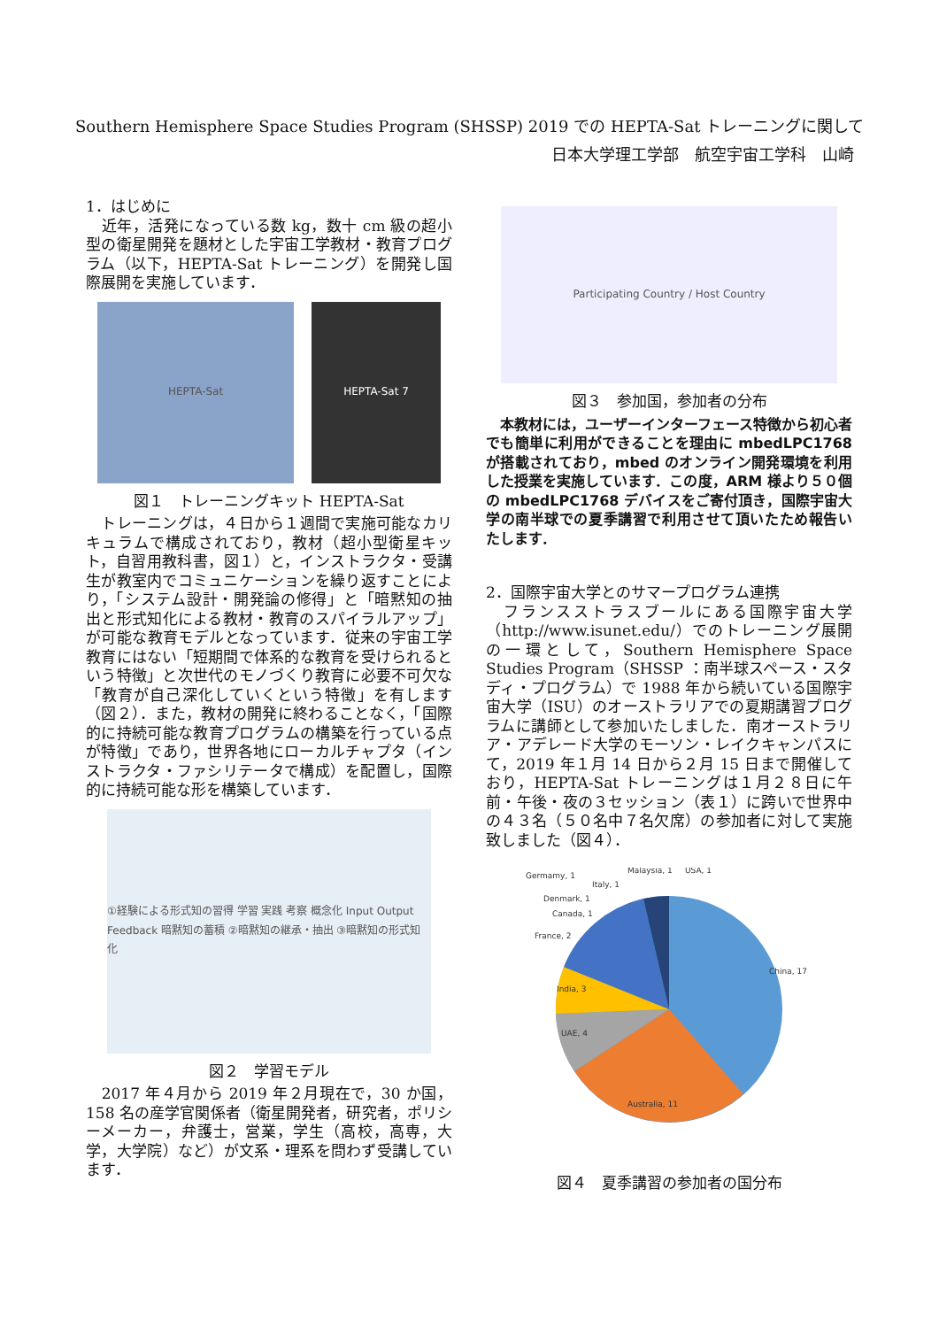Southern Hemisphere Space Studies Program (SHSSP) 2019 での HEPTA-Sat トレーニングに関して
日本大学理工学部　航空宇宙工学科　山崎
1．はじめに
　近年，活発になっている数 kg，数十 cm 級の超小型の衛星開発を題材とした宇宙工学教材・教育プログラム（以下，HEPTA-Sat トレーニング）を開発し国際展開を実施しています．
HEPTA-Sat HEPTA-Sat 7
図１　トレーニングキット HEPTA-Sat
　トレーニングは，４日から１週間で実施可能なカリキュラムで構成されており，教材（超小型衛星キット，自習用教科書，図１）と，インストラクタ・受講生が教室内でコミュニケーションを繰り返すことにより，「システム設計・開発論の修得」と「暗黙知の抽出と形式知化による教材・教育のスパイラルアップ」が可能な教育モデルとなっています．従来の宇宙工学教育にはない「短期間で体系的な教育を受けられるという特徴」と次世代のモノづくり教育に必要不可欠な「教育が自己深化していくという特徴」を有します（図２）．また，教材の開発に終わることなく，「国際的に持続可能な教育プログラムの構築を行っている点が特徴」であり，世界各地にローカルチャプタ（インストラクタ・ファシリテータで構成）を配置し，国際的に持続可能な形を構築しています．
①経験による形式知の習得 学習 実践 考察 概念化 Input Output Feedback 暗黙知の蓄積 ②暗黙知の継承・抽出 ③暗黙知の形式知化
図２　学習モデル
　2017 年４月から 2019 年２月現在で，30 か国，158 名の産学官関係者（衛星開発者，研究者，ポリシーメーカー，弁護士，営業，学生（高校，高専，大学，大学院）など）が文系・理系を問わず受講しています．
Participating Country / Host Country
図３　参加国，参加者の分布
　本教材には，ユーザーインターフェース特徴から初心者でも簡単に利用ができることを理由に mbedLPC1768 が搭載されており，mbed のオンライン開発環境を利用した授業を実施しています．この度，ARM 様より５０個の mbedLPC1768 デバイスをご寄付頂き，国際宇宙大学の南半球での夏季講習で利用させて頂いたため報告いたします．
2．国際宇宙大学とのサマープログラム連携
　フランスストラスブールにある国際宇宙大学（http://www.isunet.edu/）でのトレーニング展開の一環として，Southern Hemisphere Space Studies Program（SHSSP ：南半球スペース・スタディ・プログラム）で 1988 年から続いている国際宇宙大学（ISU）のオーストラリアでの夏期講習プログラムに講師として参加いたしました．南オーストラリア・アデレード大学のモーソン・レイクキャンパスにて，2019 年１月 14 日から２月 15 日まで開催しており，HEPTA-Sat トレーニングは１月２８日に午前・午後・夜の３セッション（表１）に跨いで世界中の４３名（５０名中７名欠席）の参加者に対して実施致しました（図４）．
China, 17
Australia, 11
UAE, 4
India, 3
France, 2
Canada, 1
Denmark, 1
Germamy, 1
Italy, 1
Malaysia, 1
USA, 1
図４　夏季講習の参加者の国分布